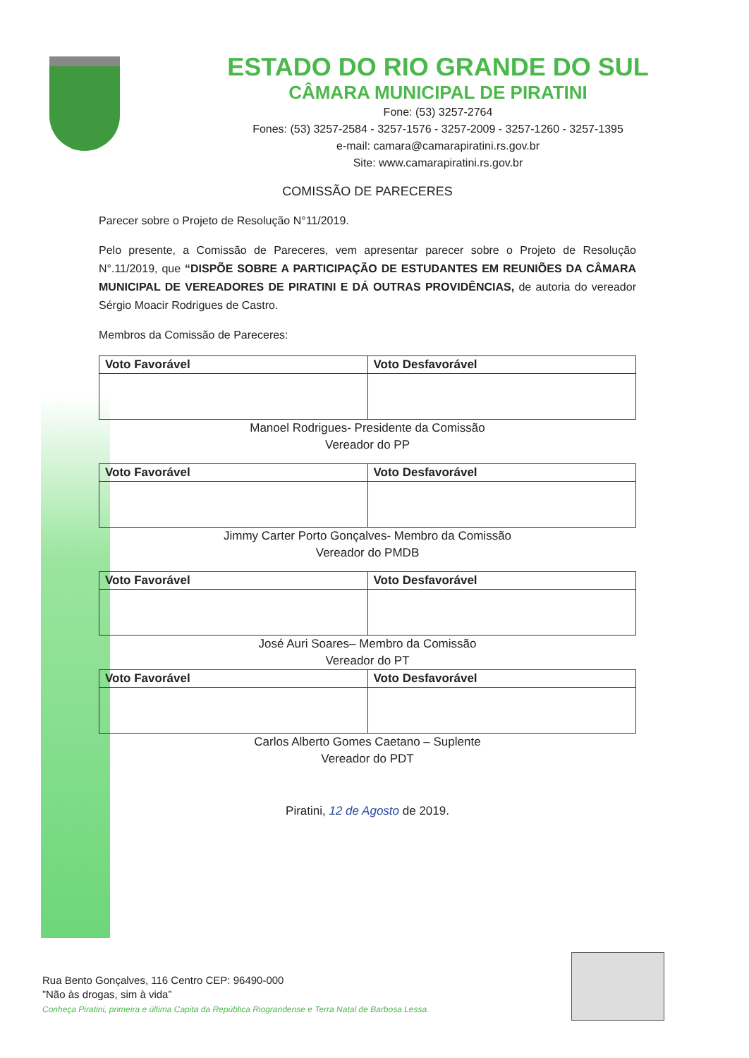ESTADO DO RIO GRANDE DO SUL
CÂMARA MUNICIPAL DE PIRATINI
Fone: (53) 3257-2764
Fones: (53) 3257-2584 - 3257-1576 - 3257-2009 - 3257-1260 - 3257-1395
e-mail: camara@camarapiratini.rs.gov.br
Site: www.camarapiratini.rs.gov.br
COMISSÃO DE PARECERES
Parecer sobre o Projeto de Resolução N°11/2019.
Pelo presente, a Comissão de Pareceres, vem apresentar parecer sobre o Projeto de Resolução N°.11/2019, que “DISPÕE SOBRE A PARTICIPAÇÃO DE ESTUDANTES EM REUNIÕES DA CÂMARA MUNICIPAL DE VEREADORES DE PIRATINI E DÁ OUTRAS PROVIDÊNCIAS, de autoria do vereador Sérgio Moacir Rodrigues de Castro.
Membros da Comissão de Pareceres:
| Voto Favorável | Voto Desfavorável |
| --- | --- |
Manoel Rodrigues- Presidente da Comissão
Vereador do PP
| Voto Favorável | Voto Desfavorável |
| --- | --- |
Jimmy Carter Porto Gonçalves- Membro da Comissão
Vereador do PMDB
| Voto Favorável | Voto Desfavorável |
| --- | --- |
José Auri Soares– Membro da Comissão
Vereador do PT
| Voto Favorável | Voto Desfavorável |
| --- | --- |
Carlos Alberto Gomes Caetano – Suplente
Vereador do PDT
Piratini, 12 de Agosto de 2019.
Rua Bento Gonçalves, 116 Centro CEP: 96490-000
”Não às drogas, sim à vida”
Conheça Piratini, primeira e última Capita da República Riograndense e Terra Natal de Barbosa Lessa.